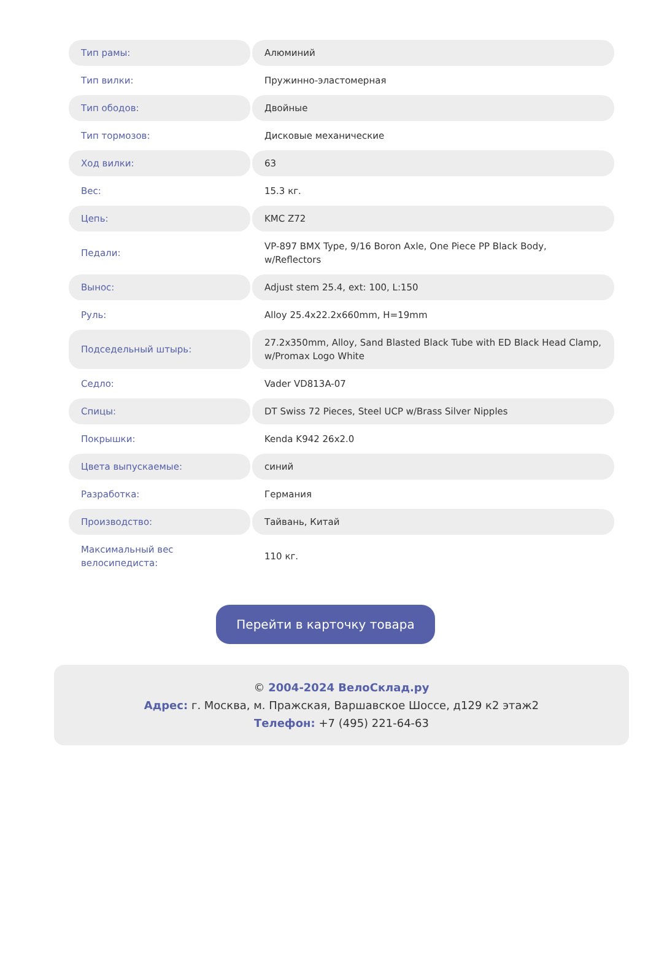| Тип рамы: | Алюминий |
| Тип вилки: | Пружинно-эластомерная |
| Тип ободов: | Двойные |
| Тип тормозов: | Дисковые механические |
| Ход вилки: | 63 |
| Вес: | 15.3 кг. |
| Цепь: | KMC Z72 |
| Педали: | VP-897 BMX Type, 9/16 Boron Axle, One Piece PP Black Body, w/Reflectors |
| Вынос: | Adjust stem 25.4, ext: 100, L:150 |
| Руль: | Alloy 25.4x22.2x660mm, H=19mm |
| Подседельный штырь: | 27.2x350mm, Alloy, Sand Blasted Black Tube with ED Black Head Clamp, w/Promax Logo White |
| Седло: | Vader VD813A-07 |
| Спицы: | DT Swiss 72 Pieces, Steel UCP w/Brass Silver Nipples |
| Покрышки: | Kenda K942 26x2.0 |
| Цвета выпускаемые: | синий |
| Разработка: | Германия |
| Производство: | Тайвань, Китай |
| Максимальный вес велосипедиста: | 110 кг. |
Перейти в карточку товара
© 2004-2024 ВелоСклад.ру
Адрес: г. Москва, м. Пражская, Варшавское Шоссе, д129 к2 этаж2
Телефон: +7 (495) 221-64-63